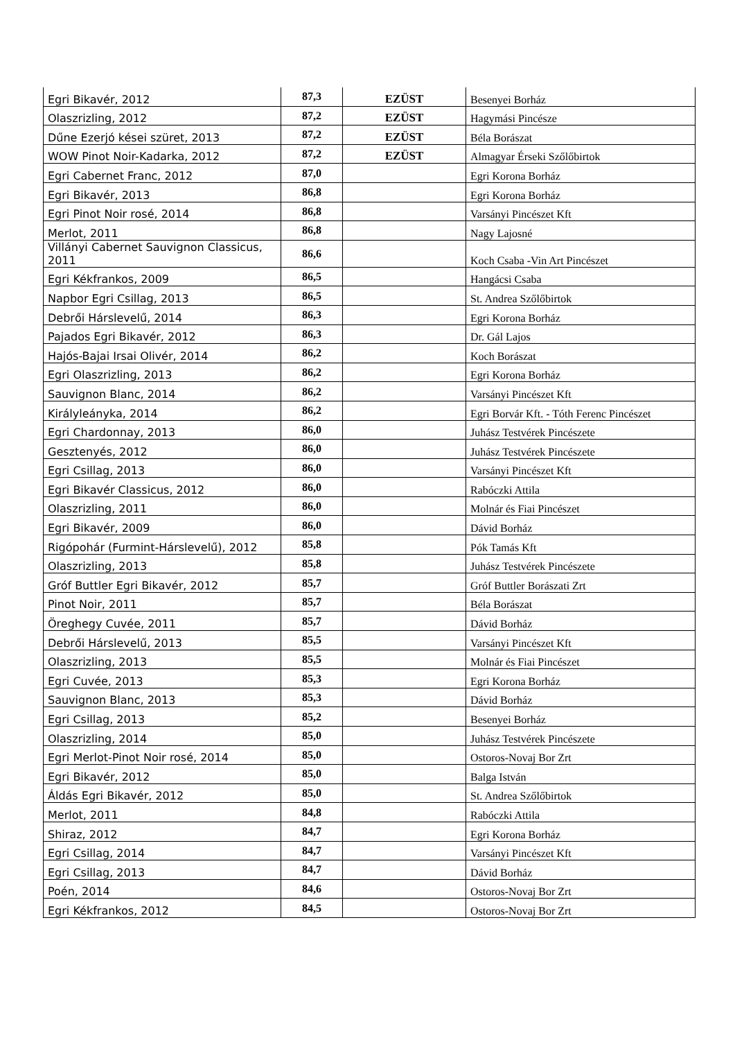| Egri Bikavér, 2012 | 87,3 | EZÜST | Besenyei Borház |
| Olaszrizling, 2012 | 87,2 | EZÜST | Hagymási Pincésze |
| Dűne Ezerjó kései szüret, 2013 | 87,2 | EZÜST | Béla Borászat |
| WOW Pinot Noir-Kadarka, 2012 | 87,2 | EZÜST | Almagyar Érseki Szőlőbirtok |
| Egri Cabernet Franc, 2012 | 87,0 | | Egri Korona Borház |
| Egri Bikavér, 2013 | 86,8 | | Egri Korona Borház |
| Egri Pinot Noir rosé, 2014 | 86,8 | | Varsányi Pincészet Kft |
| Merlot, 2011 | 86,8 | | Nagy Lajosné |
| Villányi Cabernet Sauvignon Classicus, 2011 | 86,6 | | Koch Csaba -Vin Art Pincészet |
| Egri Kékfrankos, 2009 | 86,5 | | Hangácsi Csaba |
| Napbor Egri Csillag, 2013 | 86,5 | | St. Andrea Szőlőbirtok |
| Debrői Hárslevelű, 2014 | 86,3 | | Egri Korona Borház |
| Pajados Egri Bikavér, 2012 | 86,3 | | Dr. Gál Lajos |
| Hajós-Bajai Irsai Olivér, 2014 | 86,2 | | Koch Borászat |
| Egri Olaszrizling, 2013 | 86,2 | | Egri Korona Borház |
| Sauvignon Blanc, 2014 | 86,2 | | Varsányi Pincészet Kft |
| Királyleányka, 2014 | 86,2 | | Egri Borvár Kft. - Tóth Ferenc Pincészet |
| Egri Chardonnay, 2013 | 86,0 | | Juhász Testvérek Pincészete |
| Gesztenyés, 2012 | 86,0 | | Juhász Testvérek Pincészete |
| Egri Csillag, 2013 | 86,0 | | Varsányi Pincészet Kft |
| Egri Bikavér Classicus, 2012 | 86,0 | | Rabóczki Attila |
| Olaszrizling, 2011 | 86,0 | | Molnár és Fiai Pincészet |
| Egri Bikavér, 2009 | 86,0 | | Dávid Borház |
| Rigópohár (Furmint-Hárslevelű), 2012 | 85,8 | | Pók Tamás Kft |
| Olaszrizling, 2013 | 85,8 | | Juhász Testvérek Pincészete |
| Gróf Buttler Egri Bikavér, 2012 | 85,7 | | Gróf Buttler Borászati Zrt |
| Pinot Noir, 2011 | 85,7 | | Béla Borászat |
| Öreghegy Cuvée, 2011 | 85,7 | | Dávid Borház |
| Debrői Hárslevelű, 2013 | 85,5 | | Varsányi Pincészet Kft |
| Olaszrizling, 2013 | 85,5 | | Molnár és Fiai Pincészet |
| Egri Cuvée, 2013 | 85,3 | | Egri Korona Borház |
| Sauvignon Blanc, 2013 | 85,3 | | Dávid Borház |
| Egri Csillag, 2013 | 85,2 | | Besenyei Borház |
| Olaszrizling, 2014 | 85,0 | | Juhász Testvérek Pincészete |
| Egri Merlot-Pinot Noir rosé, 2014 | 85,0 | | Ostoros-Novaj Bor Zrt |
| Egri Bikavér, 2012 | 85,0 | | Balga István |
| Áldás Egri Bikavér, 2012 | 85,0 | | St. Andrea Szőlőbirtok |
| Merlot, 2011 | 84,8 | | Rabóczki Attila |
| Shiraz, 2012 | 84,7 | | Egri Korona Borház |
| Egri Csillag, 2014 | 84,7 | | Varsányi Pincészet Kft |
| Egri Csillag, 2013 | 84,7 | | Dávid Borház |
| Poén, 2014 | 84,6 | | Ostoros-Novaj Bor Zrt |
| Egri Kékfrankos, 2012 | 84,5 | | Ostoros-Novaj Bor Zrt |